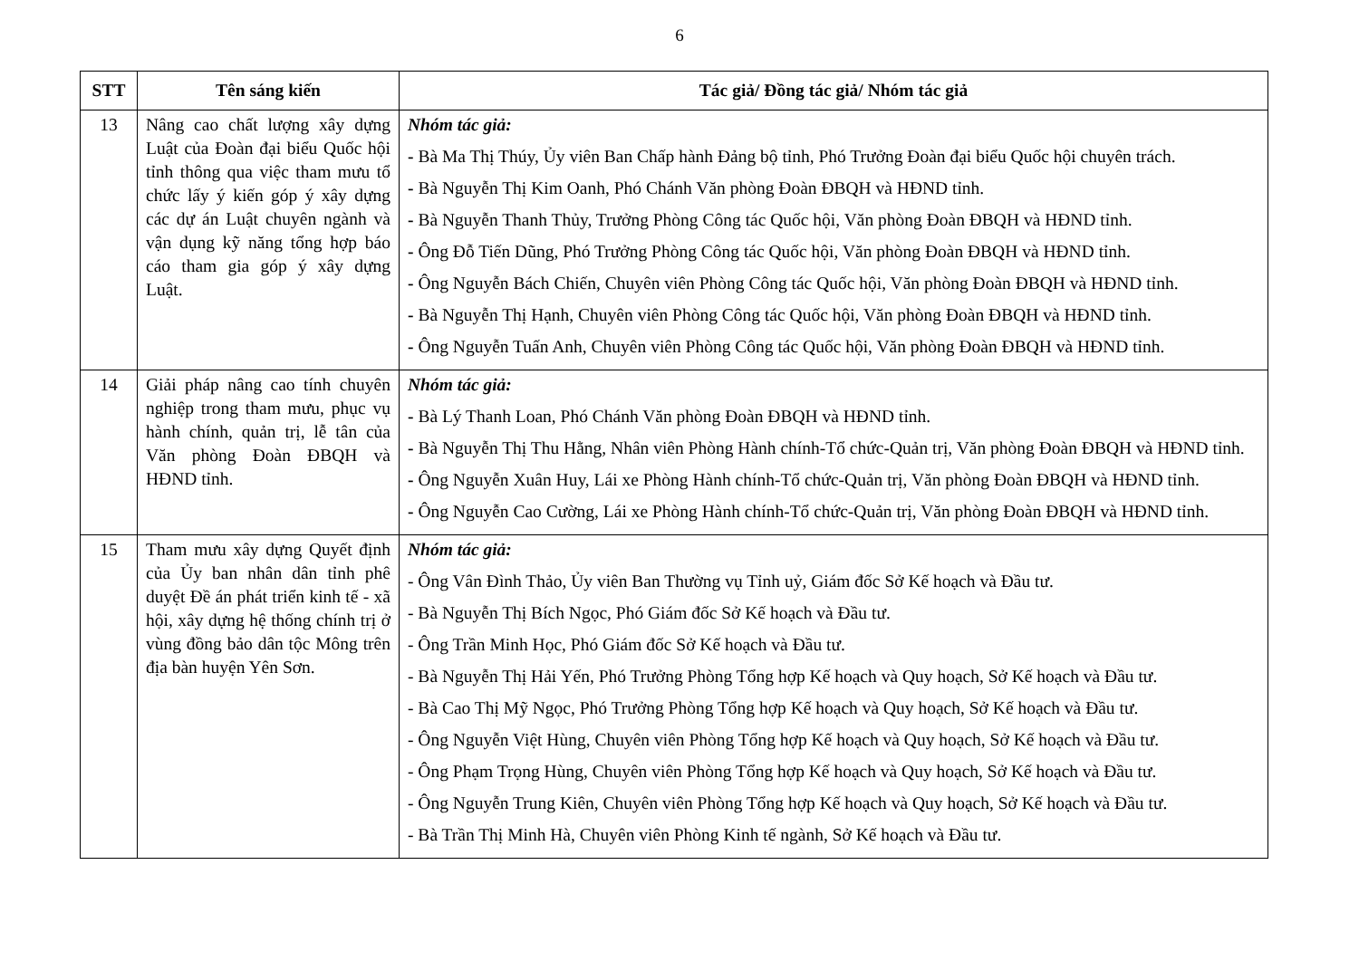6
| STT | Tên sáng kiến | Tác giả/ Đồng tác giả/ Nhóm tác giả |
| --- | --- | --- |
| 13 | Nâng cao chất lượng xây dựng Luật của Đoàn đại biểu Quốc hội tỉnh thông qua việc tham mưu tổ chức lấy ý kiến góp ý xây dựng các dự án Luật chuyên ngành và vận dụng kỹ năng tổng hợp báo cáo tham gia góp ý xây dựng Luật. | Nhóm tác giả: - Bà Ma Thị Thúy, Ủy viên Ban Chấp hành Đảng bộ tỉnh, Phó Trưởng Đoàn đại biểu Quốc hội chuyên trách. - Bà Nguyễn Thị Kim Oanh, Phó Chánh Văn phòng Đoàn ĐBQH và HĐND tỉnh. - Bà Nguyễn Thanh Thủy, Trưởng Phòng Công tác Quốc hội, Văn phòng Đoàn ĐBQH và HĐND tỉnh. - Ông Đỗ Tiến Dũng, Phó Trưởng Phòng Công tác Quốc hội, Văn phòng Đoàn ĐBQH và HĐND tỉnh. - Ông Nguyễn Bách Chiến, Chuyên viên Phòng Công tác Quốc hội, Văn phòng Đoàn ĐBQH và HĐND tỉnh. - Bà Nguyễn Thị Hạnh, Chuyên viên Phòng Công tác Quốc hội, Văn phòng Đoàn ĐBQH và HĐND tỉnh. - Ông Nguyễn Tuấn Anh, Chuyên viên Phòng Công tác Quốc hội, Văn phòng Đoàn ĐBQH và HĐND tỉnh. |
| 14 | Giải pháp nâng cao tính chuyên nghiệp trong tham mưu, phục vụ hành chính, quản trị, lễ tân của Văn phòng Đoàn ĐBQH và HĐND tỉnh. | Nhóm tác giả: - Bà Lý Thanh Loan, Phó Chánh Văn phòng Đoàn ĐBQH và HĐND tỉnh. - Bà Nguyễn Thị Thu Hằng, Nhân viên Phòng Hành chính-Tổ chức-Quản trị, Văn phòng Đoàn ĐBQH và HĐND tỉnh. - Ông Nguyễn Xuân Huy, Lái xe Phòng Hành chính-Tổ chức-Quản trị, Văn phòng Đoàn ĐBQH và HĐND tỉnh. - Ông Nguyễn Cao Cường, Lái xe Phòng Hành chính-Tổ chức-Quản trị, Văn phòng Đoàn ĐBQH và HĐND tỉnh. |
| 15 | Tham mưu xây dựng Quyết định của Ủy ban nhân dân tỉnh phê duyệt Đề án phát triển kinh tế - xã hội, xây dựng hệ thống chính trị ở vùng đồng bảo dân tộc Mông trên địa bàn huyện Yên Sơn. | Nhóm tác giả: - Ông Vân Đình Thảo, Ủy viên Ban Thường vụ Tỉnh uỷ, Giám đốc Sở Kế hoạch và Đầu tư. - Bà Nguyễn Thị Bích Ngọc, Phó Giám đốc Sở Kế hoạch và Đầu tư. - Ông Trần Minh Học, Phó Giám đốc Sở Kế hoạch và Đầu tư. - Bà Nguyễn Thị Hải Yến, Phó Trưởng Phòng Tổng hợp Kế hoạch và Quy hoạch, Sở Kế hoạch và Đầu tư. - Bà Cao Thị Mỹ Ngọc, Phó Trưởng Phòng Tổng hợp Kế hoạch và Quy hoạch, Sở Kế hoạch và Đầu tư. - Ông Nguyễn Việt Hùng, Chuyên viên Phòng Tổng hợp Kế hoạch và Quy hoạch, Sở Kế hoạch và Đầu tư. - Ông Phạm Trọng Hùng, Chuyên viên Phòng Tổng hợp Kế hoạch và Quy hoạch, Sở Kế hoạch và Đầu tư. - Ông Nguyễn Trung Kiên, Chuyên viên Phòng Tổng hợp Kế hoạch và Quy hoạch, Sở Kế hoạch và Đầu tư. - Bà Trần Thị Minh Hà, Chuyên viên Phòng Kinh tế ngành, Sở Kế hoạch và Đầu tư. |